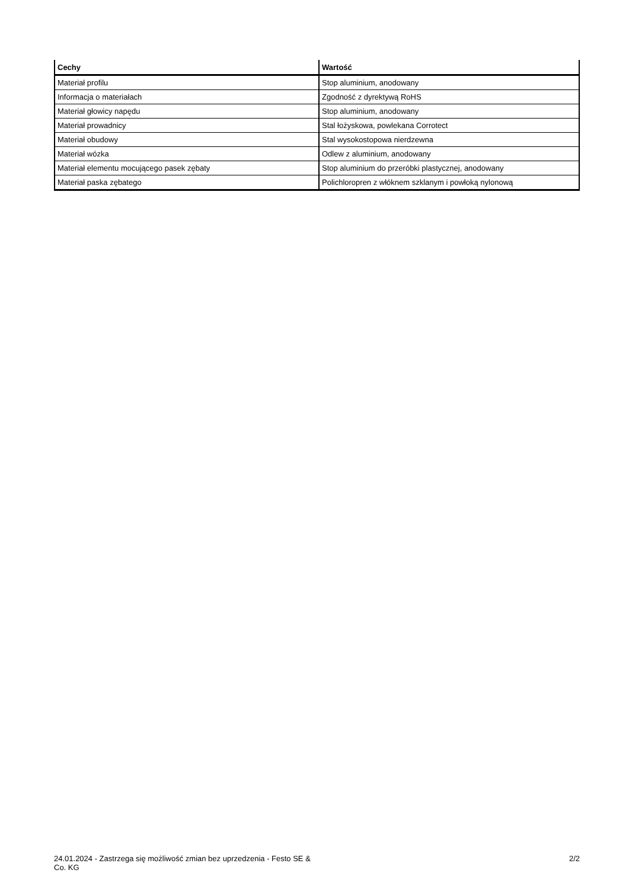| Cechy | Wartość |
| --- | --- |
| Materiał profilu | Stop aluminium, anodowany |
| Informacja o materiałach | Zgodność z dyrektywą RoHS |
| Materiał głowicy napędu | Stop aluminium, anodowany |
| Materiał prowadnicy | Stal łożyskowa, powlekana Corrotect |
| Materiał obudowy | Stal wysokostopowa nierdzewna |
| Materiał wózka | Odlew z aluminium, anodowany |
| Materiał elementu mocującego pasek zębaty | Stop aluminium do przeróbki plastycznej, anodowany |
| Materiał paska zębatego | Polichloropren z włóknem szklanym i powłoką nylonową |
24.01.2024 - Zastrzega się możliwość zmian bez uprzedzenia - Festo SE & Co. KG
2/2